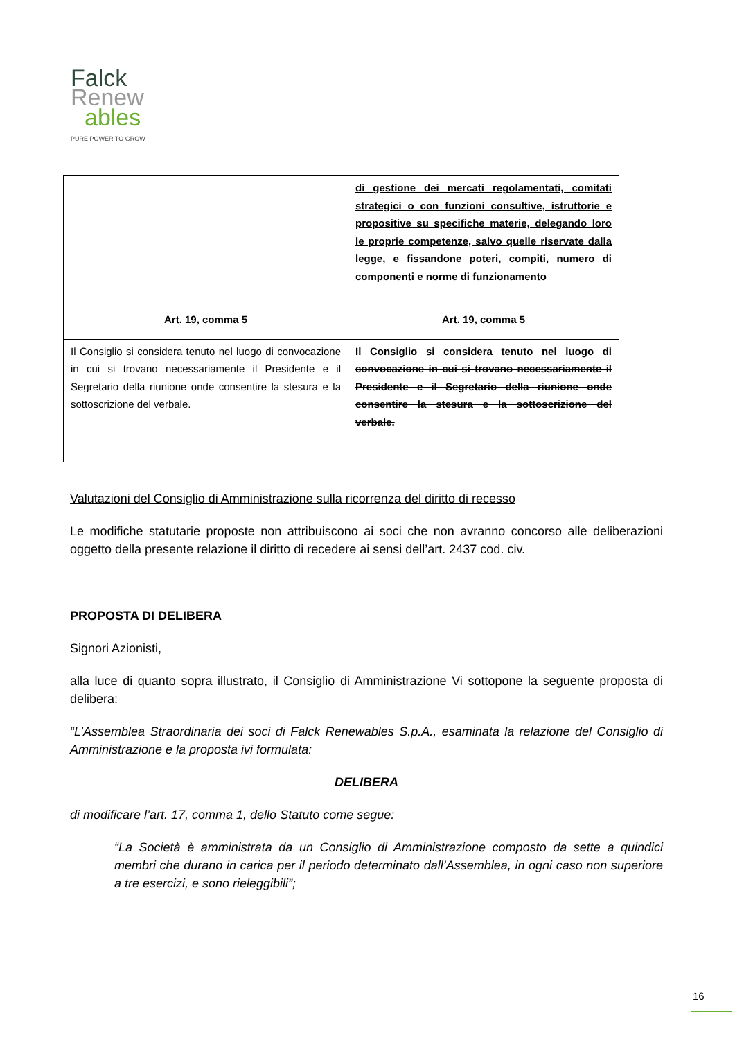Falck
Renew
ables
PURE POWER TO GROW
| | di gestione dei mercati regolamentati, comitati strategici o con funzioni consultive, istruttorie e propositive su specifiche materie, delegando loro le proprie competenze, salvo quelle riservate dalla legge, e fissandone poteri, compiti, numero di componenti e norme di funzionamento |
| Art. 19, comma 5 | Art. 19, comma 5 |
| Il Consiglio si considera tenuto nel luogo di convocazione in cui si trovano necessariamente il Presidente e il Segretario della riunione onde consentire la stesura e la sottoscrizione del verbale. | Il Consiglio si considera tenuto nel luogo di convocazione in cui si trovano necessariamente il Presidente e il Segretario della riunione onde consentire la stesura e la sottoscrizione del verbale. |
Valutazioni del Consiglio di Amministrazione sulla ricorrenza del diritto di recesso
Le modifiche statutarie proposte non attribuiscono ai soci che non avranno concorso alle deliberazioni oggetto della presente relazione il diritto di recedere ai sensi dell’art. 2437 cod. civ.
PROPOSTA DI DELIBERA
Signori Azionisti,
alla luce di quanto sopra illustrato, il Consiglio di Amministrazione Vi sottopone la seguente proposta di delibera:
“L’Assemblea Straordinaria dei soci di Falck Renewables S.p.A., esaminata la relazione del Consiglio di Amministrazione e la proposta ivi formulata:
DELIBERA
di modificare l’art. 17, comma 1, dello Statuto come segue:
“La Società è amministrata da un Consiglio di Amministrazione composto da sette a quindici membri che durano in carica per il periodo determinato dall’Assemblea, in ogni caso non superiore a tre esercizi, e sono rieleggibili”;
16